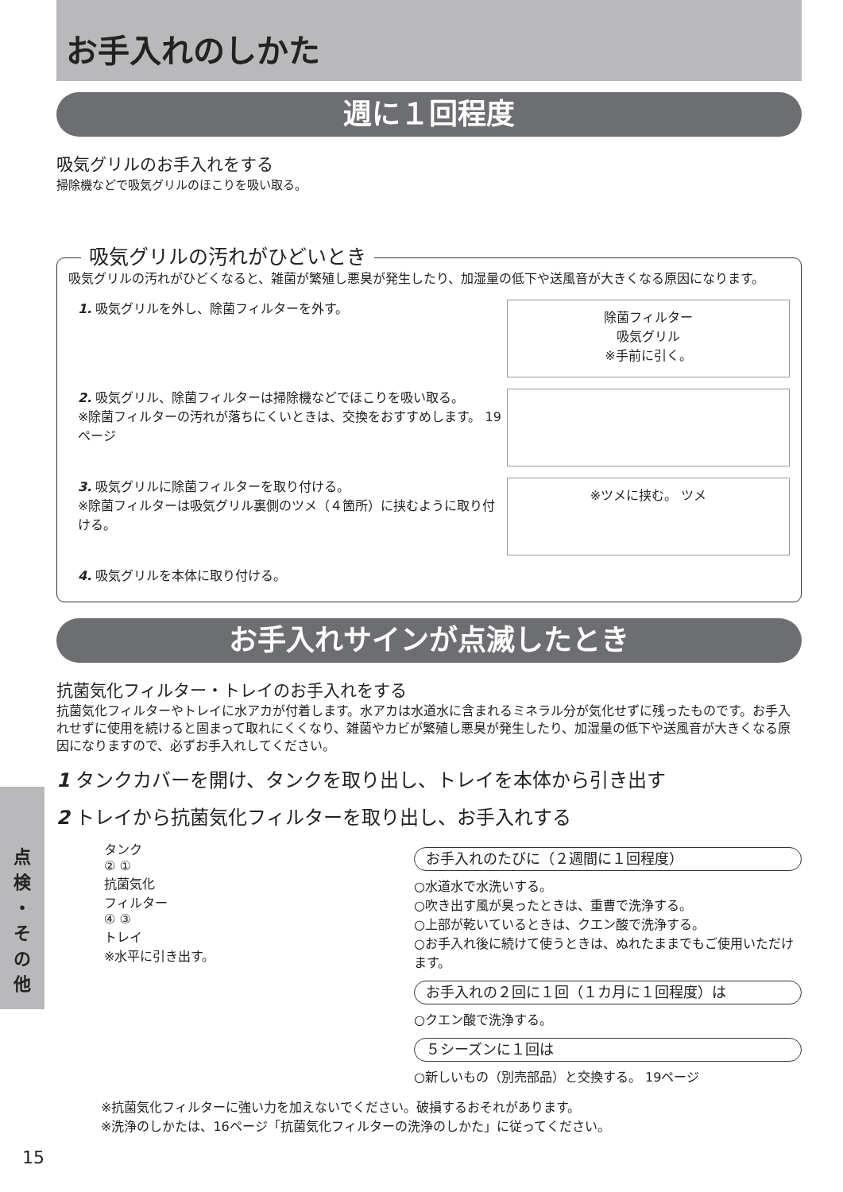点
検
・
そ
の
他
お手入れのしかた
週に１回程度
吸気グリルのお手入れをする
掃除機などで吸気グリルのほこりを吸い取る。
吸気グリルの汚れがひどいとき
吸気グリルの汚れがひどくなると、雑菌が繁殖し悪臭が発生したり、加湿量の低下や送風音が大きくなる原因になります。
1. 吸気グリルを外し、除菌フィルターを外す。
除菌フィルター
吸気グリル
※手前に引く。
2. 吸気グリル、除菌フィルターは掃除機などでほこりを吸い取る。
※除菌フィルターの汚れが落ちにくいときは、交換をおすすめします。 19ページ
3. 吸気グリルに除菌フィルターを取り付ける。
※除菌フィルターは吸気グリル裏側のツメ（４箇所）に挟むように取り付ける。
※ツメに挟む。 ツメ
4. 吸気グリルを本体に取り付ける。
お手入れサインが点滅したとき
抗菌気化フィルター・トレイのお手入れをする
抗菌気化フィルターやトレイに水アカが付着します。水アカは水道水に含まれるミネラル分が気化せずに残ったものです。お手入れせずに使用を続けると固まって取れにくくなり、雑菌やカビが繁殖し悪臭が発生したり、加湿量の低下や送風音が大きくなる原因になりますので、必ずお手入れしてください。
1 タンクカバーを開け、タンクを取り出し、トレイを本体から引き出す
2 トレイから抗菌気化フィルターを取り出し、お手入れする
タンク
② ①
抗菌気化
フィルター
④ ③
トレイ
※水平に引き出す。
お手入れのたびに（２週間に１回程度）
○水道水で水洗いする。
○吹き出す風が臭ったときは、重曹で洗浄する。
○上部が乾いているときは、クエン酸で洗浄する。
○お手入れ後に続けて使うときは、ぬれたままでもご使用いただけます。
お手入れの２回に１回（１カ月に１回程度）は
○クエン酸で洗浄する。
５シーズンに１回は
○新しいもの（別売部品）と交換する。 19ページ
※抗菌気化フィルターに強い力を加えないでください。破損するおそれがあります。
※洗浄のしかたは、16ページ「抗菌気化フィルターの洗浄のしかた」に従ってください。
15